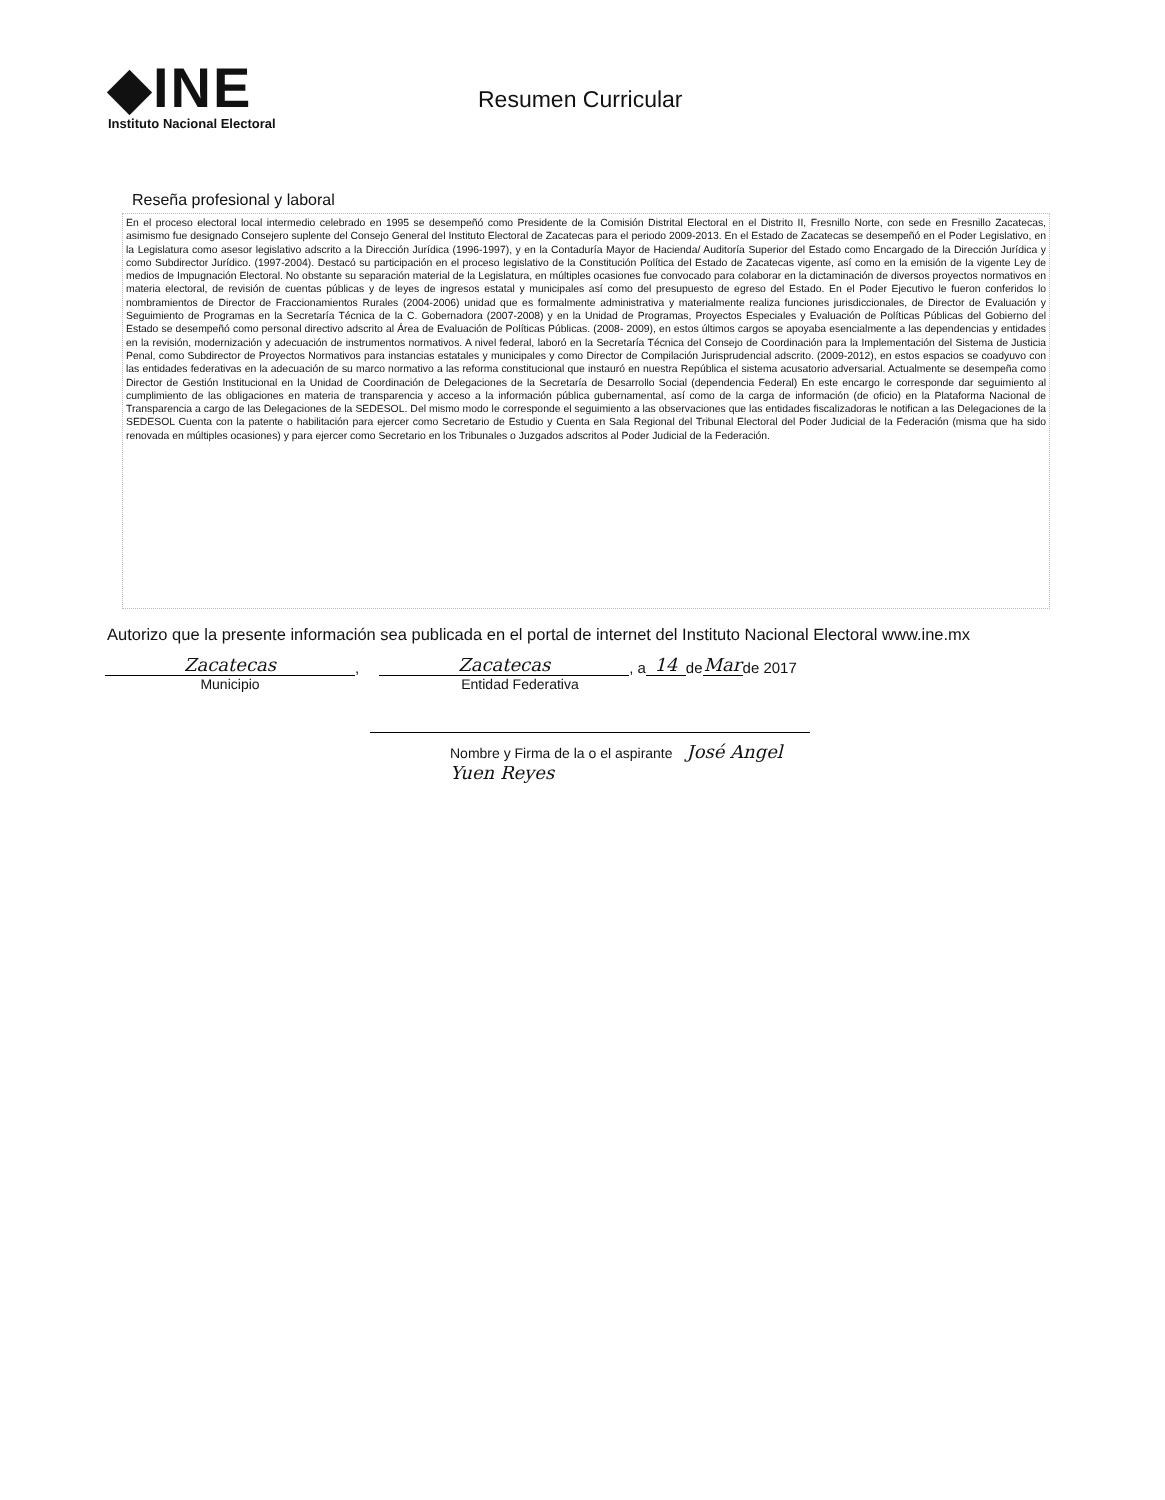◆INE
Instituto Nacional Electoral
Resumen Curricular
Reseña profesional y laboral
En el proceso electoral local intermedio celebrado en 1995 se desempeñó como Presidente de la Comisión Distrital Electoral en el Distrito II, Fresnillo Norte, con sede en Fresnillo Zacatecas, asimismo fue designado Consejero suplente del Consejo General del Instituto Electoral de Zacatecas para el periodo 2009-2013. En el Estado de Zacatecas se desempeñó en el Poder Legislativo, en la Legislatura como asesor legislativo adscrito a la Dirección Jurídica (1996-1997), y en la Contaduría Mayor de Hacienda/ Auditoría Superior del Estado como Encargado de la Dirección Jurídica y como Subdirector Jurídico. (1997-2004). Destacó su participación en el proceso legislativo de la Constitución Política del Estado de Zacatecas vigente, así como en la emisión de la vigente Ley de medios de Impugnación Electoral. No obstante su separación material de la Legislatura, en múltiples ocasiones fue convocado para colaborar en la dictaminación de diversos proyectos normativos en materia electoral, de revisión de cuentas públicas y de leyes de ingresos estatal y municipales así como del presupuesto de egreso del Estado. En el Poder Ejecutivo le fueron conferidos lo nombramientos de Director de Fraccionamientos Rurales (2004-2006) unidad que es formalmente administrativa y materialmente realiza funciones jurisdiccionales, de Director de Evaluación y Seguimiento de Programas en la Secretaría Técnica de la C. Gobernadora (2007-2008) y en la Unidad de Programas, Proyectos Especiales y Evaluación de Políticas Públicas del Gobierno del Estado se desempeñó como personal directivo adscrito al Área de Evaluación de Políticas Públicas. (2008- 2009), en estos últimos cargos se apoyaba esencialmente a las dependencias y entidades en la revisión, modernización y adecuación de instrumentos normativos. A nivel federal, laboró en la Secretaría Técnica del Consejo de Coordinación para la Implementación del Sistema de Justicia Penal, como Subdirector de Proyectos Normativos para instancias estatales y municipales y como Director de Compilación Jurisprudencial adscrito. (2009-2012), en estos espacios se coadyuvo con las entidades federativas en la adecuación de su marco normativo a las reforma constitucional que instauró en nuestra República el sistema acusatorio adversarial. Actualmente se desempeña como Director de Gestión Institucional en la Unidad de Coordinación de Delegaciones de la Secretaría de Desarrollo Social (dependencia Federal) En este encargo le corresponde dar seguimiento al cumplimiento de las obligaciones en materia de transparencia y acceso a la información pública gubernamental, así como de la carga de información (de oficio) en la Plataforma Nacional de Transparencia a cargo de las Delegaciones de la SEDESOL. Del mismo modo le corresponde el seguimiento a las observaciones que las entidades fiscalizadoras le notifican a las Delegaciones de la SEDESOL Cuenta con la patente o habilitación para ejercer como Secretario de Estudio y Cuenta en Sala Regional del Tribunal Electoral del Poder Judicial de la Federación (misma que ha sido renovada en múltiples ocasiones) y para ejercer como Secretario en los Tribunales o Juzgados adscritos al Poder Judicial de la Federación.
Autorizo que la presente información sea publicada en el portal de internet del Instituto Nacional Electoral www.ine.mx
Zacatecas, Zacatecas, a 14 de Mar de 2017
Municipio Entidad Federativa
Nombre y Firma de la o el aspirante José Angel Yuen Reyes